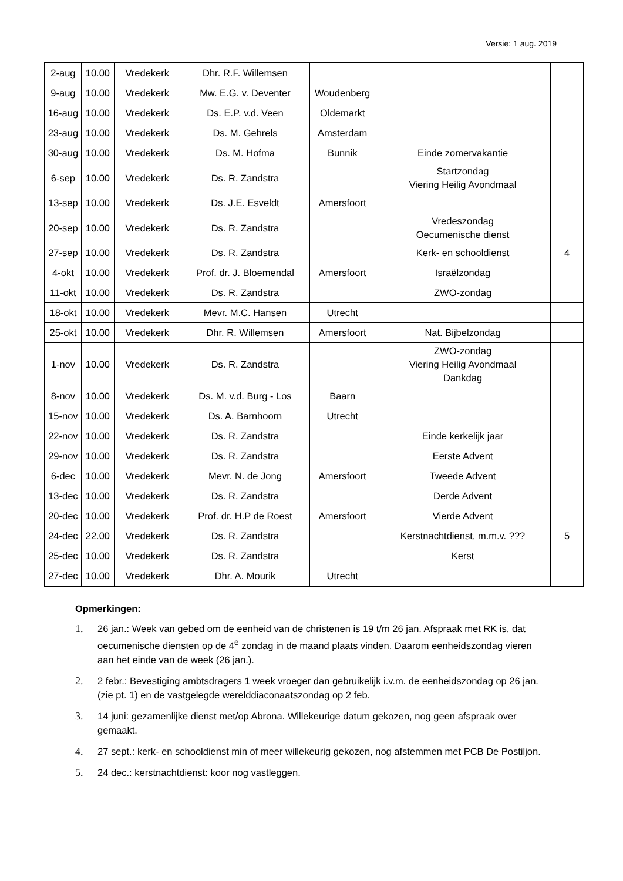Versie: 1 aug. 2019
| 2-aug | 10.00 | Vredekerk | Dhr. R.F. Willemsen | | | |
| 9-aug | 10.00 | Vredekerk | Mw. E.G. v. Deventer | Woudenberg | | |
| 16-aug | 10.00 | Vredekerk | Ds. E.P. v.d. Veen | Oldemarkt | | |
| 23-aug | 10.00 | Vredekerk | Ds. M. Gehrels | Amsterdam | | |
| 30-aug | 10.00 | Vredekerk | Ds. M. Hofma | Bunnik | Einde zomervakantie | |
| 6-sep | 10.00 | Vredekerk | Ds. R. Zandstra | | Startzondag Viering Heilig Avondmaal | |
| 13-sep | 10.00 | Vredekerk | Ds. J.E. Esveldt | Amersfoort | | |
| 20-sep | 10.00 | Vredekerk | Ds. R. Zandstra | | Vredeszondag Oecumenische dienst | |
| 27-sep | 10.00 | Vredekerk | Ds. R. Zandstra | | Kerk- en schooldienst | 4 |
| 4-okt | 10.00 | Vredekerk | Prof. dr. J. Bloemendal | Amersfoort | Israëlzondag | |
| 11-okt | 10.00 | Vredekerk | Ds. R. Zandstra | | ZWO-zondag | |
| 18-okt | 10.00 | Vredekerk | Mevr. M.C. Hansen | Utrecht | | |
| 25-okt | 10.00 | Vredekerk | Dhr. R. Willemsen | Amersfoort | Nat. Bijbelzondag | |
| 1-nov | 10.00 | Vredekerk | Ds. R. Zandstra | | ZWO-zondag Viering Heilig Avondmaal Dankdag | |
| 8-nov | 10.00 | Vredekerk | Ds. M. v.d. Burg - Los | Baarn | | |
| 15-nov | 10.00 | Vredekerk | Ds. A. Barnhoorn | Utrecht | | |
| 22-nov | 10.00 | Vredekerk | Ds. R. Zandstra | | Einde kerkelijk jaar | |
| 29-nov | 10.00 | Vredekerk | Ds. R. Zandstra | | Eerste Advent | |
| 6-dec | 10.00 | Vredekerk | Mevr. N. de Jong | Amersfoort | Tweede Advent | |
| 13-dec | 10.00 | Vredekerk | Ds. R. Zandstra | | Derde Advent | |
| 20-dec | 10.00 | Vredekerk | Prof. dr. H.P de Roest | Amersfoort | Vierde Advent | |
| 24-dec | 22.00 | Vredekerk | Ds. R. Zandstra | | Kerstnachtdienst, m.m.v. ??? | 5 |
| 25-dec | 10.00 | Vredekerk | Ds. R. Zandstra | | Kerst | |
| 27-dec | 10.00 | Vredekerk | Dhr. A. Mourik | Utrecht | | |
Opmerkingen:
1. 26 jan.: Week van gebed om de eenheid van de christenen is 19 t/m 26 jan. Afspraak met RK is, dat oecumenische diensten op de 4<sup>e</sup> zondag in de maand plaats vinden. Daarom eenheidszondag vieren aan het einde van de week (26 jan.).
2. 2 febr.: Bevestiging ambtsdragers 1 week vroeger dan gebruikelijk i.v.m. de eenheidszondag op 26 jan. (zie pt. 1) en de vastgelegde werelddiaconaatszondag op 2 feb.
3. 14 juni: gezamenlijke dienst met/op Abrona. Willekeurige datum gekozen, nog geen afspraak over gemaakt.
4. 27 sept.: kerk- en schooldienst min of meer willekeurig gekozen, nog afstemmen met PCB De Postiljon.
5. 24 dec.: kerstnachtdienst: koor nog vastleggen.